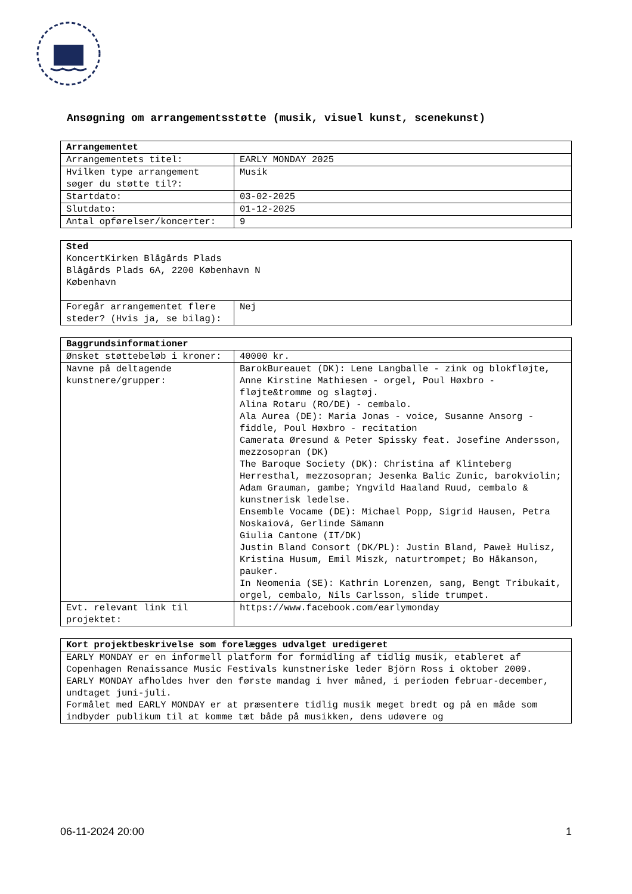Ansøgning om arrangementsstøtte (musik, visuel kunst, scenekunst)
| Arrangementet | |
| --- | --- |
| Arrangementets titel: | EARLY MONDAY 2025 |
| Hvilken type arrangement søger du støtte til?: | Musik |
| Startdato: | 03-02-2025 |
| Slutdato: | 01-12-2025 |
| Antal opførelser/koncerter: | 9 |
| Sted KoncertKirken Blågårds Plads Blågårds Plads 6A, 2200 København N København | |
| Foregår arrangementet flere steder? (Hvis ja, se bilag): | Nej |
| Baggrundsinformationer | |
| --- | --- |
| Ønsket støttebeløb i kroner: | 40000 kr. |
| Navne på deltagende kunstnere/grupper: | BarokBureauet (DK): Lene Langballe - zink og blokfløjte, Anne Kirstine Mathiesen - orgel, Poul Høxbro - fløjte&tromme og slagtøj. Alina Rotaru (RO/DE) - cembalo. Ala Aurea (DE): Maria Jonas - voice, Susanne Ansorg - fiddle, Poul Høxbro - recitation Camerata Øresund & Peter Spissky feat. Josefine Andersson, mezzosopran (DK) The Baroque Society (DK): Christina af Klinteberg Herresthal, mezzosopran; Jesenka Balic Zunic, barokviolin; Adam Grauman, gambe; Yngvild Haaland Ruud, cembalo & kunstnerisk ledelse. Ensemble Vocame (DE): Michael Popp, Sigrid Hausen, Petra Noskaiová, Gerlinde Sämann Giulia Cantone (IT/DK) Justin Bland Consort (DK/PL): Justin Bland, Paweł Hulisz, Kristina Husum, Emil Miszk, naturtrompet; Bo Håkanson, pauker. In Neomenia (SE): Kathrin Lorenzen, sang, Bengt Tribukait, orgel, cembalo, Nils Carlsson, slide trumpet. |
| Evt. relevant link til projektet: | https://www.facebook.com/earlymonday |
| Kort projektbeskrivelse som forelægges udvalget uredigeret |
| --- |
| EARLY MONDAY er en informell platform for formidling af tidlig musik, etableret af Copenhagen Renaissance Music Festivals kunstneriske leder Björn Ross i oktober 2009. EARLY MONDAY afholdes hver den første mandag i hver måned, i perioden februar-december, undtaget juni-juli. Formålet med EARLY MONDAY er at præsentere tidlig musik meget bredt og på en måde som indbyder publikum til at komme tæt både på musikken, dens udøvere og |
06-11-2024 20:00 1